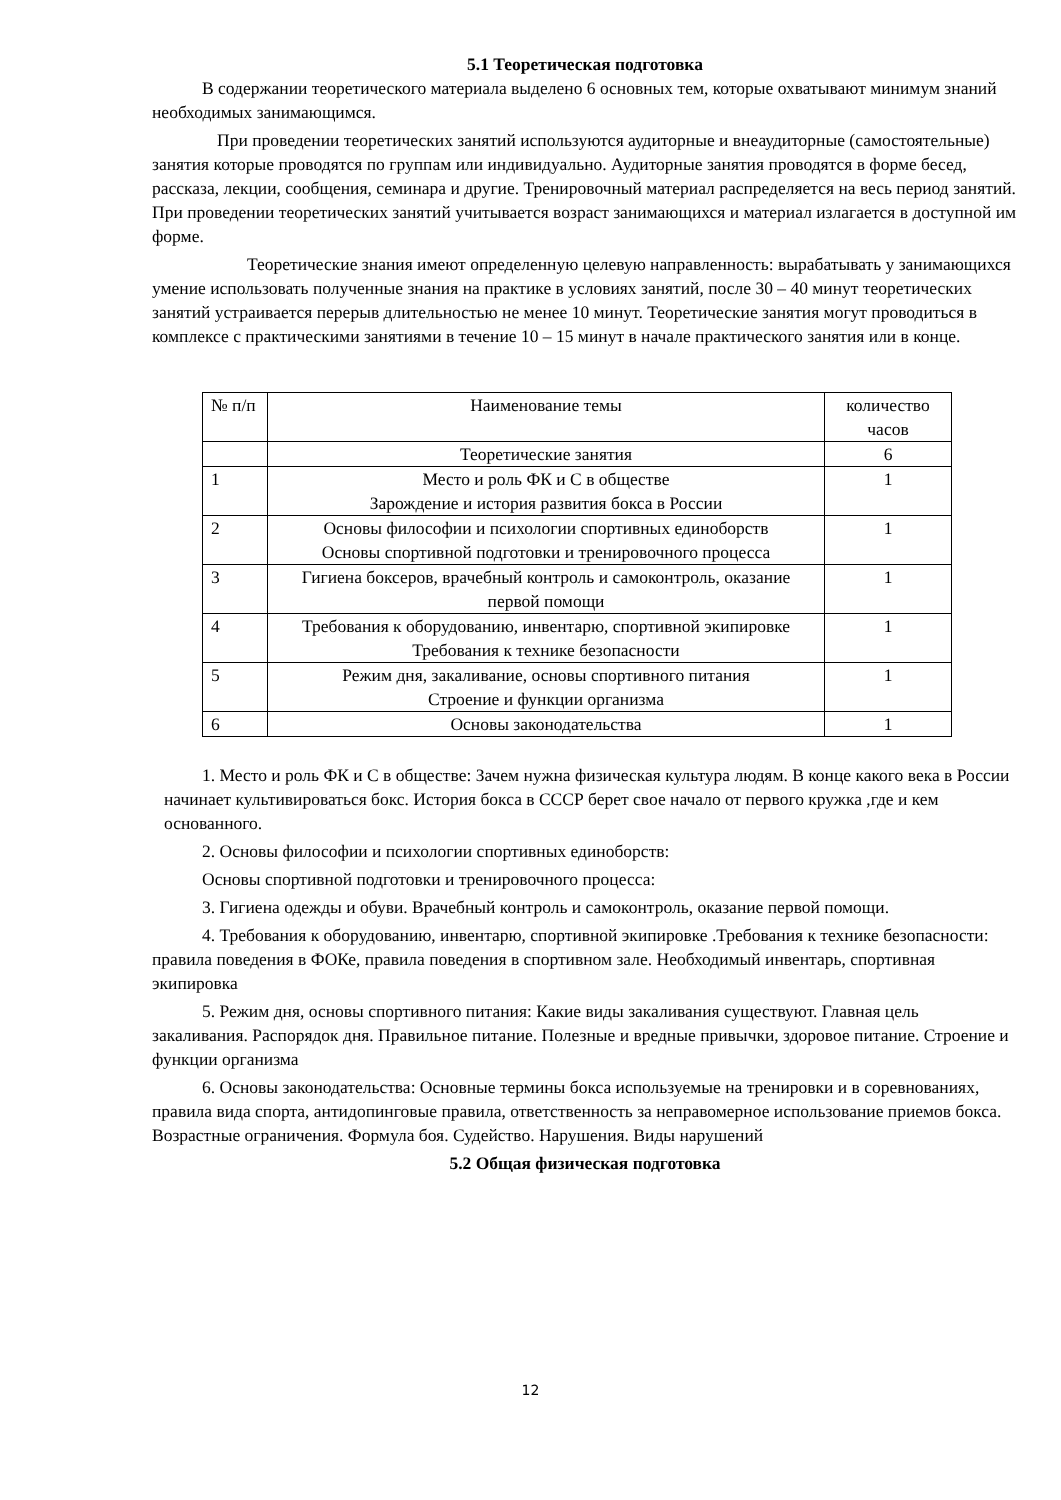5.1 Теоретическая подготовка
В содержании теоретического материала выделено 6 основных тем, которые охватывают минимум знаний необходимых занимающимся.
При проведении теоретических занятий используются аудиторные и внеаудиторные (самостоятельные) занятия которые проводятся по группам или индивидуально. Аудиторные занятия проводятся в форме бесед, рассказа, лекции, сообщения, семинара и другие. Тренировочный материал распределяется на весь период занятий. При проведении теоретических занятий учитывается возраст занимающихся и материал излагается в доступной им форме.
Теоретические знания имеют определенную целевую направленность: вырабатывать у занимающихся умение использовать полученные знания на практике в условиях занятий, после 30 – 40 минут теоретических занятий устраивается перерыв длительностью не менее 10 минут. Теоретические занятия могут проводиться в комплексе с практическими занятиями в течение 10 – 15 минут в начале практического занятия или в конце.
| № п/п | Наименование темы | количество часов |
| --- | --- | --- |
| | Теоретические занятия | 6 |
| 1 | Место и роль ФК и С в обществе Зарождение и история развития бокса в России | 1 |
| 2 | Основы философии и психологии спортивных единоборств Основы спортивной подготовки и тренировочного процесса | 1 |
| 3 | Гигиена боксеров, врачебный контроль и самоконтроль, оказание первой помощи | 1 |
| 4 | Требования к оборудованию, инвентарю, спортивной экипировке Требования к технике безопасности | 1 |
| 5 | Режим дня, закаливание, основы спортивного питания Строение и функции организма | 1 |
| 6 | Основы законодательства | 1 |
1. Место и роль ФК и С в обществе: Зачем нужна физическая культура людям. В конце какого века в России начинает культивироваться бокс. История бокса в СССР берет свое начало от первого кружка ,где и кем основанного.
2. Основы философии и психологии спортивных единоборств:
Основы спортивной подготовки и тренировочного процесса:
3. Гигиена одежды и обуви. Врачебный контроль и самоконтроль, оказание первой помощи.
4. Требования к оборудованию, инвентарю, спортивной экипировке .Требования к технике безопасности: правила поведения в ФОКе, правила поведения в спортивном зале. Необходимый инвентарь, спортивная экипировка
5. Режим дня, основы спортивного питания: Какие виды закаливания существуют. Главная цель закаливания. Распорядок дня. Правильное питание. Полезные и вредные привычки, здоровое питание. Строение и функции организма
6. Основы законодательства: Основные термины бокса используемые на тренировки и в соревнованиях, правила вида спорта, антидопинговые правила, ответственность за неправомерное использование приемов бокса. Возрастные ограничения. Формула боя. Судейство. Нарушения. Виды нарушений
5.2 Общая физическая подготовка
12